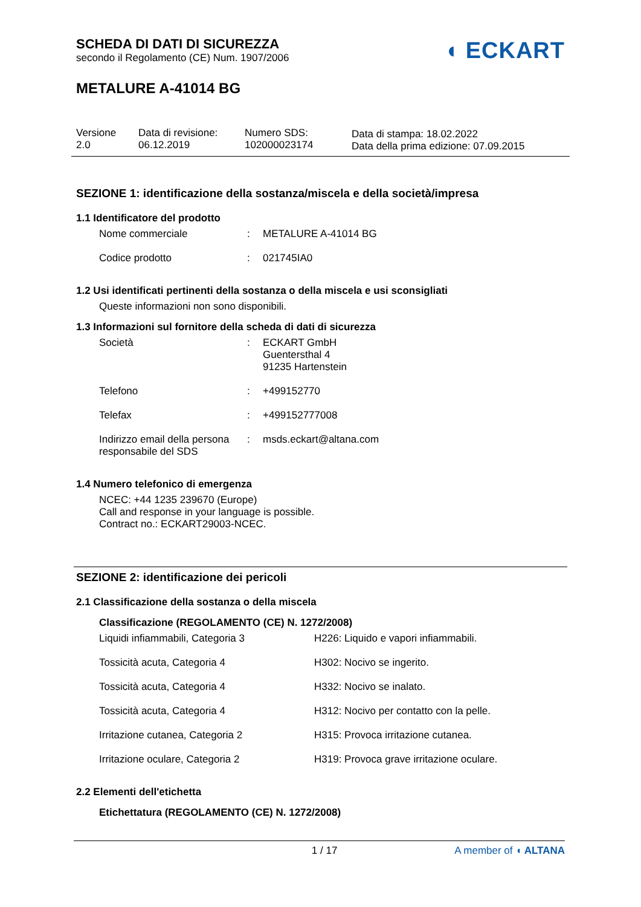SCHEDA DI DATI DI SICUREZZA
secondo il Regolamento (CE) Num. 1907/2006
◖ ECKART
METALURE A-41014 BG
Versione
2.0
Data di revisione:
06.12.2019
Numero SDS:
102000023174
Data di stampa: 18.02.2022
Data della prima edizione: 07.09.2015
SEZIONE 1: identificazione della sostanza/miscela e della società/impresa
1.1 Identificatore del prodotto
| Nome commerciale | : | METALURE A-41014 BG |
| Codice prodotto | : | 021745IA0 |
1.2 Usi identificati pertinenti della sostanza o della miscela e usi sconsigliati
Queste informazioni non sono disponibili.
1.3 Informazioni sul fornitore della scheda di dati di sicurezza
| Società | : | ECKART GmbH Guentersthal 4 91235 Hartenstein |
| Telefono | : | +499152770 |
| Telefax | : | +499152777008 |
| Indirizzo email della persona responsabile del SDS | : | msds.eckart@altana.com |
1.4 Numero telefonico di emergenza
NCEC: +44 1235 239670 (Europe)
Call and response in your language is possible.
Contract no.: ECKART29003-NCEC.
SEZIONE 2: identificazione dei pericoli
2.1 Classificazione della sostanza o della miscela
Classificazione (REGOLAMENTO (CE) N. 1272/2008)
| Liquidi infiammabili, Categoria 3 | H226: Liquido e vapori infiammabili. |
| Tossicità acuta, Categoria 4 | H302: Nocivo se ingerito. |
| Tossicità acuta, Categoria 4 | H332: Nocivo se inalato. |
| Tossicità acuta, Categoria 4 | H312: Nocivo per contatto con la pelle. |
| Irritazione cutanea, Categoria 2 | H315: Provoca irritazione cutanea. |
| Irritazione oculare, Categoria 2 | H319: Provoca grave irritazione oculare. |
2.2 Elementi dell'etichetta
Etichettatura (REGOLAMENTO (CE) N. 1272/2008)
1 / 17 A member of ◖ ALTANA